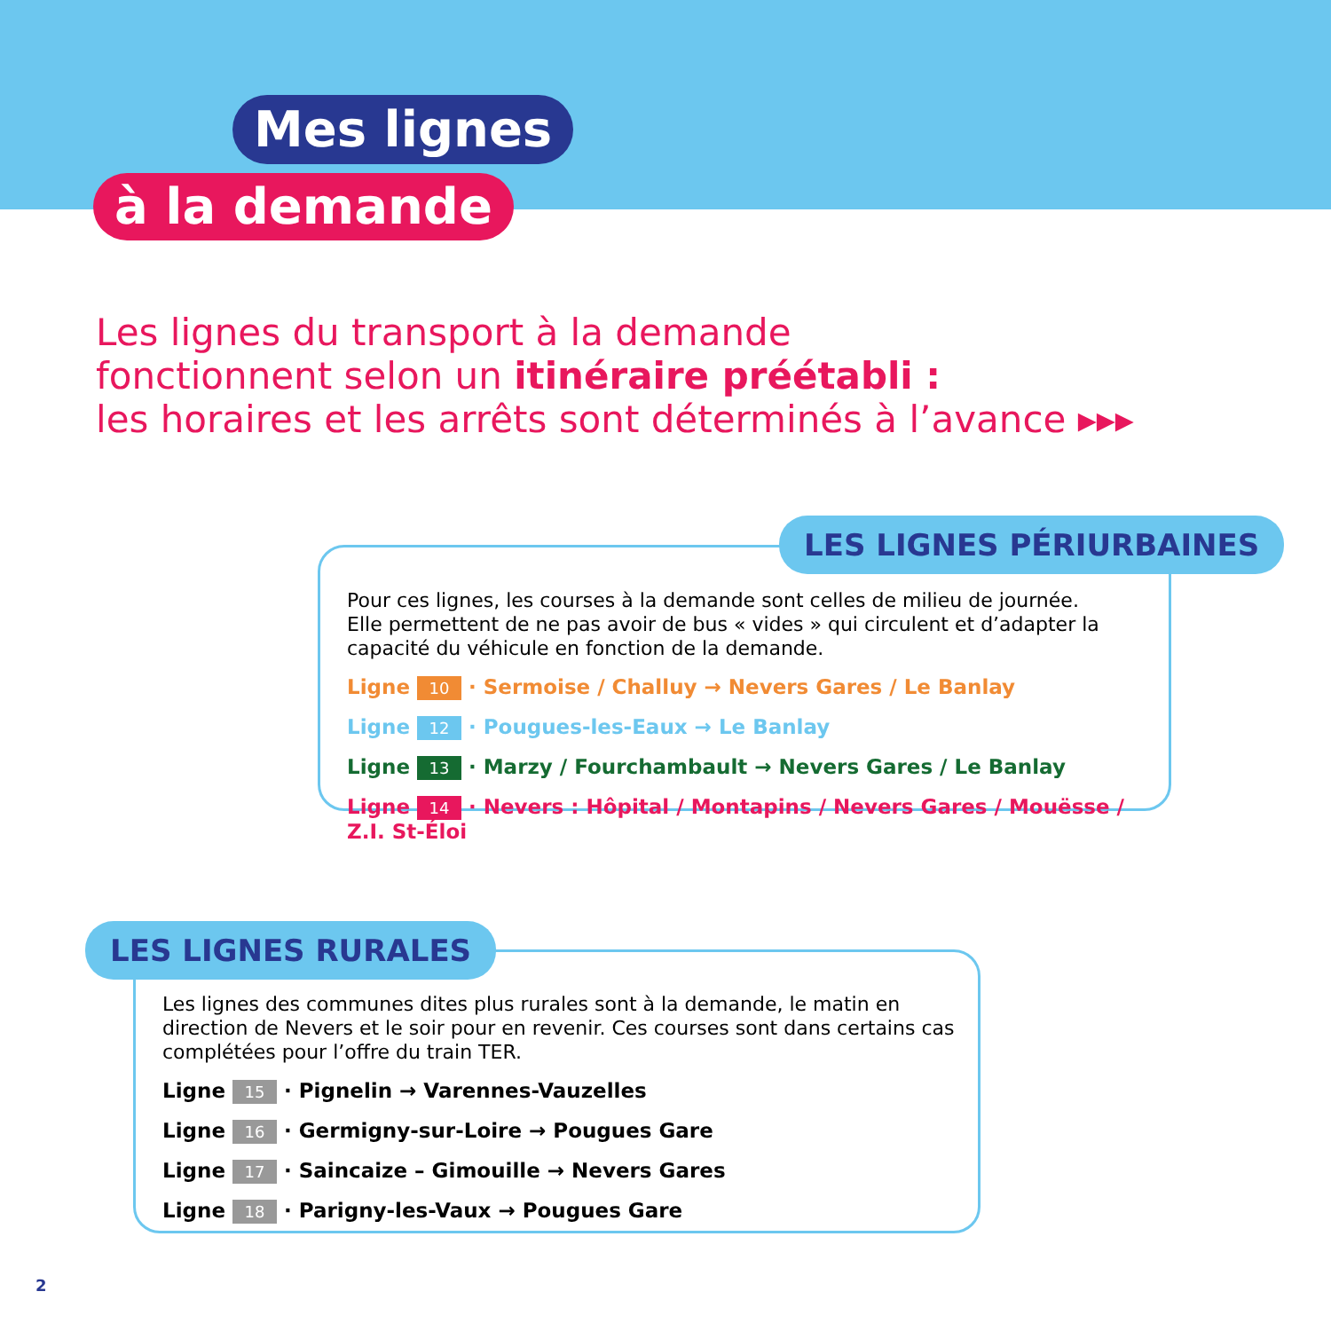Mes lignes
à la demande
Les lignes du transport à la demande
fonctionnent selon un itinéraire préétabli :
les horaires et les arrêts sont déterminés à l’avance ▸▸▸
Pour ces lignes, les courses à la demande sont celles de milieu de journée.
Elle permettent de ne pas avoir de bus « vides » qui circulent et d’adapter la capacité du véhicule en fonction de la demande.
Ligne 10 · Sermoise / Challuy → Nevers Gares / Le Banlay
Ligne 12 · Pougues-les-Eaux → Le Banlay
Ligne 13 · Marzy / Fourchambault → Nevers Gares / Le Banlay
Ligne 14 · Nevers : Hôpital / Montapins / Nevers Gares / Mouësse / Z.I. St-Éloi
LES LIGNES PÉRIURBAINES
Les lignes des communes dites plus rurales sont à la demande, le matin en direction de Nevers et le soir pour en revenir. Ces courses sont dans certains cas complétées pour l’offre du train TER.
Ligne 15 · Pignelin → Varennes-Vauzelles
Ligne 16 · Germigny-sur-Loire → Pougues Gare
Ligne 17 · Saincaize – Gimouille → Nevers Gares
Ligne 18 · Parigny-les-Vaux → Pougues Gare
LES LIGNES RURALES
2